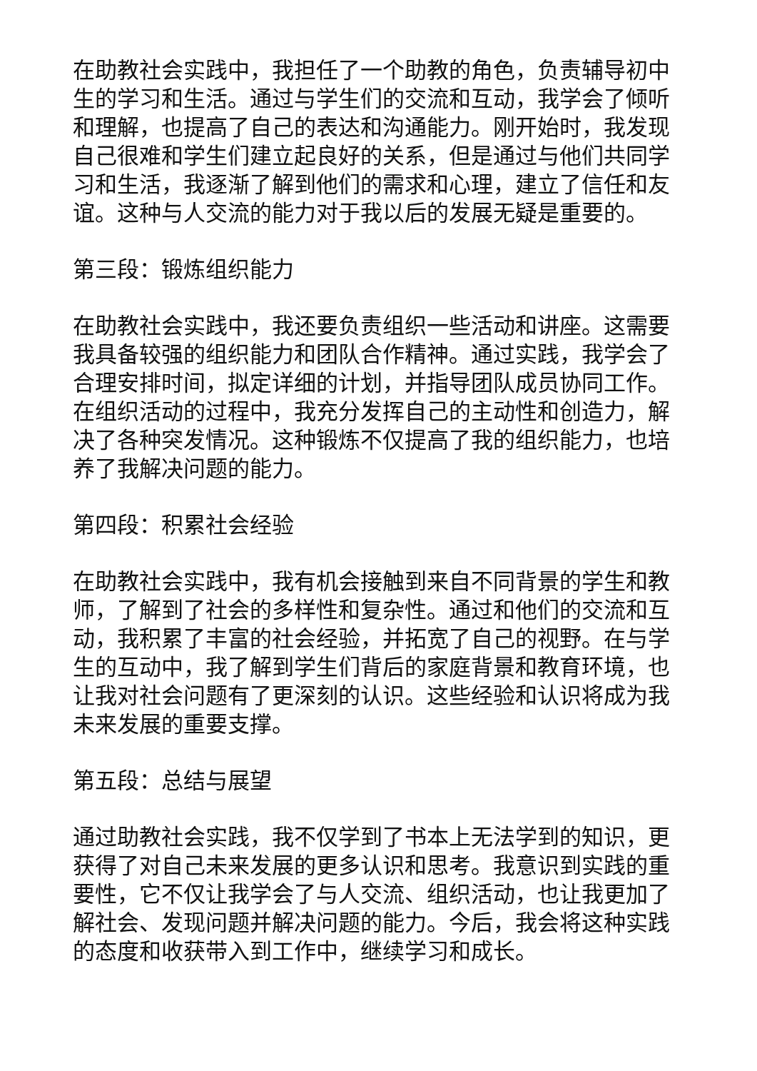在助教社会实践中，我担任了一个助教的角色，负责辅导初中生的学习和生活。通过与学生们的交流和互动，我学会了倾听和理解，也提高了自己的表达和沟通能力。刚开始时，我发现自己很难和学生们建立起良好的关系，但是通过与他们共同学习和生活，我逐渐了解到他们的需求和心理，建立了信任和友谊。这种与人交流的能力对于我以后的发展无疑是重要的。
第三段：锻炼组织能力
在助教社会实践中，我还要负责组织一些活动和讲座。这需要我具备较强的组织能力和团队合作精神。通过实践，我学会了合理安排时间，拟定详细的计划，并指导团队成员协同工作。在组织活动的过程中，我充分发挥自己的主动性和创造力，解决了各种突发情况。这种锻炼不仅提高了我的组织能力，也培养了我解决问题的能力。
第四段：积累社会经验
在助教社会实践中，我有机会接触到来自不同背景的学生和教师，了解到了社会的多样性和复杂性。通过和他们的交流和互动，我积累了丰富的社会经验，并拓宽了自己的视野。在与学生的互动中，我了解到学生们背后的家庭背景和教育环境，也让我对社会问题有了更深刻的认识。这些经验和认识将成为我未来发展的重要支撑。
第五段：总结与展望
通过助教社会实践，我不仅学到了书本上无法学到的知识，更获得了对自己未来发展的更多认识和思考。我意识到实践的重要性，它不仅让我学会了与人交流、组织活动，也让我更加了解社会、发现问题并解决问题的能力。今后，我会将这种实践的态度和收获带入到工作中，继续学习和成长。